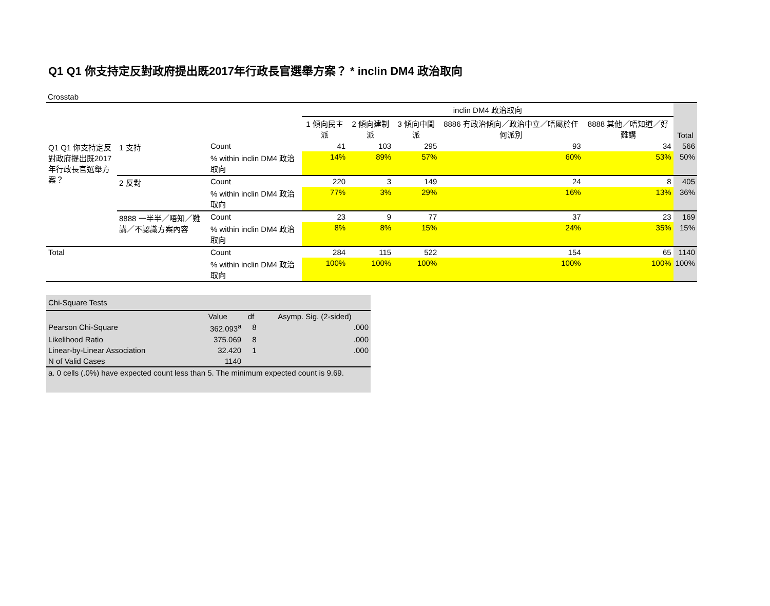Q1 Q1 你支持定反對政府提出既2017年行政長官選舉方案？ * inclin DM4 政治取向
Crosstab
| | | | inclin DM4 政治取向 | | | | | Total |
| --- | --- | --- | --- | --- | --- | --- | --- | --- |
| | | | 1 傾向民主派 | 2 傾向建制派 | 3 傾向中間派 | 8886 冇政治傾向／政治中立／唔屬於任何派別 | 8888 其他／唔知道／好難講 | |
| Q1 Q1 你支持定反對政府提出既2017年行政長官選舉方案？ | 1 支持 | Count | 41 | 103 | 295 | 93 | 34 | 566 |
| | | % within inclin DM4 政治取向 | 14% | 89% | 57% | 60% | 53% | 50% |
| | 2 反對 | Count | 220 | 3 | 149 | 24 | 8 | 405 |
| | | % within inclin DM4 政治取向 | 77% | 3% | 29% | 16% | 13% | 36% |
| | 8888 一半半／唔知／難講／不認識方案內容 | Count | 23 | 9 | 77 | 37 | 23 | 169 |
| | | % within inclin DM4 政治取向 | 8% | 8% | 15% | 24% | 35% | 15% |
| Total | | Count | 284 | 115 | 522 | 154 | 65 | 1140 |
| | | % within inclin DM4 政治取向 | 100% | 100% | 100% | 100% | 100% | 100% |
| Chi-Square Tests | | | |
| | Value | df | Asymp. Sig. (2-sided) |
| Pearson Chi-Square | 362.093<sup>a</sup> | 8 | .000 |
| Likelihood Ratio | 375.069 | 8 | .000 |
| Linear-by-Linear Association | 32.420 | 1 | .000 |
| N of Valid Cases | 1140 | | |
| a. 0 cells (.0%) have expected count less than 5. The minimum expected count is 9.69. | | | |